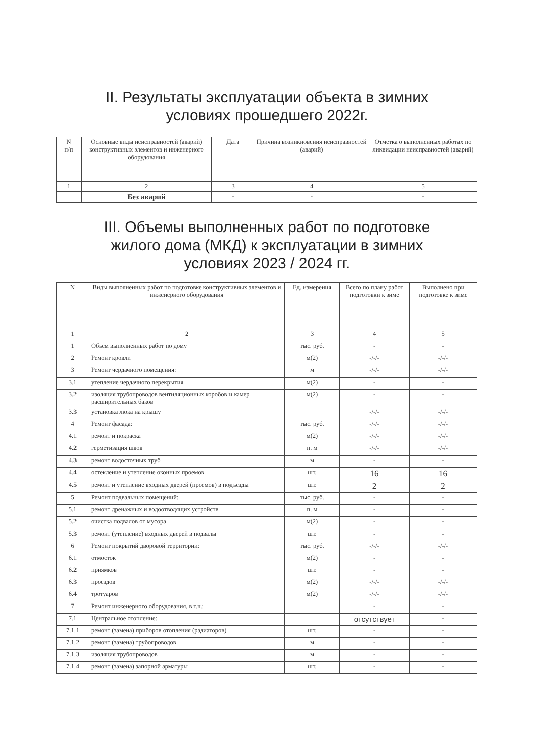II. Результаты эксплуатации объекта в зимних
условиях прошедшего 2022г.
| N п/п | Основные виды неисправностей (аварий) конструктивных элементов и инженерного оборудования | Дата | Причина возникновения неисправностей (аварий) | Отметка о выполненных работах по ликвидации неисправностей (аварий) |
| --- | --- | --- | --- | --- |
| 1 | 2 | 3 | 4 | 5 |
| | Без аварий | - | - | - |
III. Объемы выполненных работ по подготовке
жилого дома (МКД) к эксплуатации в зимних
условиях 2023 / 2024 гг.
| N | Виды выполненных работ по подготовке конструктивных элементов и инженерного оборудования | Ед. измерения | Всего по плану работ подготовки к зиме | Выполнено при подготовке к зиме |
| --- | --- | --- | --- | --- |
| 1 | 2 | 3 | 4 | 5 |
| 1 | Объем выполненных работ по дому | тыс. руб. | - | - |
| 2 | Ремонт кровли | м(2) | -/-/- | -/-/- |
| 3 | Ремонт чердачного помещения: | м | -/-/- | -/-/- |
| 3.1 | утепление чердачного перекрытия | м(2) | - | - |
| 3.2 | изоляция трубопроводов вентиляционных коробов и камер расширительных баков | м(2) | - | - |
| 3.3 | установка люка на крышу | | -/-/- | -/-/- |
| 4 | Ремонт фасада: | тыс. руб. | -/-/- | -/-/- |
| 4.1 | ремонт и покраска | м(2) | -/-/- | -/-/- |
| 4.2 | герметизация швов | п. м | -/-/- | -/-/- |
| 4.3 | ремонт водосточных труб | м | - | - |
| 4.4 | остекление и утепление оконных проемов | шт. | 16 | 16 |
| 4.5 | ремонт и утепление входных дверей (проемов) в подъезды | шт. | 2 | 2 |
| 5 | Ремонт подвальных помещений: | тыс. руб. | - | - |
| 5.1 | ремонт дренажных и водоотводящих устройств | п. м | - | - |
| 5.2 | очистка подвалов от мусора | м(2) | - | - |
| 5.3 | ремонт (утепление) входных дверей в подвалы | шт. | - | - |
| 6 | Ремонт покрытий дворовой территории: | тыс. руб. | -/-/- | -/-/- |
| 6.1 | отмосток | м(2) | - | - |
| 6.2 | приямков | шт. | - | - |
| 6.3 | проездов | м(2) | -/-/- | -/-/- |
| 6.4 | тротуаров | м(2) | -/-/- | -/-/- |
| 7 | Ремонт инженерного оборудования, в т.ч.: | | - | - |
| 7.1 | Центральное отопление: | | отсутствует | - |
| 7.1.1 | ремонт (замена) приборов отопления (радиаторов) | шт. | - | - |
| 7.1.2 | ремонт (замена) трубопроводов | м | - | - |
| 7.1.3 | изоляция трубопроводов | м | - | - |
| 7.1.4 | ремонт (замена) запорной арматуры | шт. | - | - |